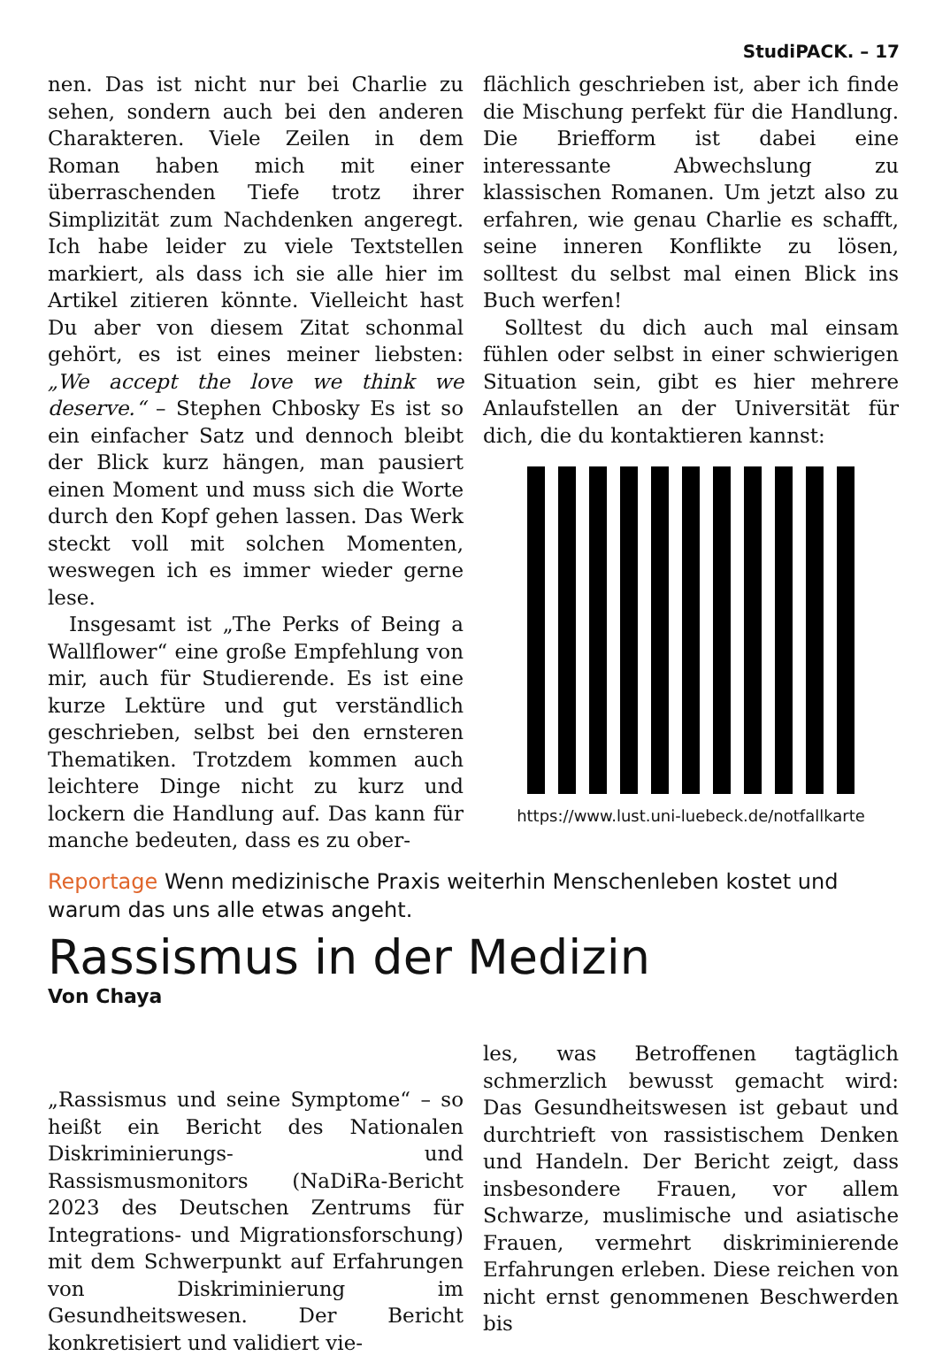StudiPACK. – 17
nen. Das ist nicht nur bei Charlie zu sehen, sondern auch bei den anderen Charakteren. Viele Zeilen in dem Roman haben mich mit einer überraschenden Tiefe trotz ihrer Simplizität zum Nachdenken angeregt. Ich habe leider zu viele Textstellen markiert, als dass ich sie alle hier im Artikel zitieren könnte. Vielleicht hast Du aber von diesem Zitat schonmal gehört, es ist eines meiner liebsten: „We accept the love we think we deserve.“ – Stephen Chbosky Es ist so ein einfacher Satz und dennoch bleibt der Blick kurz hängen, man pausiert einen Moment und muss sich die Worte durch den Kopf gehen lassen. Das Werk steckt voll mit solchen Momenten, weswegen ich es immer wieder gerne lese.
Insgesamt ist „The Perks of Being a Wallflower“ eine große Empfehlung von mir, auch für Studierende. Es ist eine kurze Lektüre und gut verständlich geschrieben, selbst bei den ernsteren Thematiken. Trotzdem kommen auch leichtere Dinge nicht zu kurz und lockern die Handlung auf. Das kann für manche bedeuten, dass es zu ober-
flächlich geschrieben ist, aber ich finde die Mischung perfekt für die Handlung. Die Briefform ist dabei eine interessante Abwechslung zu klassischen Romanen. Um jetzt also zu erfahren, wie genau Charlie es schafft, seine inneren Konflikte zu lösen, solltest du selbst mal einen Blick ins Buch werfen!
Solltest du dich auch mal einsam fühlen oder selbst in einer schwierigen Situation sein, gibt es hier mehrere Anlaufstellen an der Universität für dich, die du kontaktieren kannst:
https://www.lust.uni-luebeck.de/notfallkarte
Reportage Wenn medizinische Praxis weiterhin Menschenleben kostet und warum das uns alle etwas angeht.
Rassismus in der Medizin
Von Chaya
„Rassismus und seine Symptome“ – so heißt ein Bericht des Nationalen Diskriminierungs- und Rassismusmonitors (NaDiRa-Bericht 2023 des Deutschen Zentrums für Integrations- und Migrationsforschung) mit dem Schwerpunkt auf Erfahrungen von Diskriminierung im Gesundheitswesen. Der Bericht konkretisiert und validiert vie-
les, was Betroffenen tagtäglich schmerzlich bewusst gemacht wird: Das Gesundheitswesen ist gebaut und durchtrieft von rassistischem Denken und Handeln. Der Bericht zeigt, dass insbesondere Frauen, vor allem Schwarze, muslimische und asiatische Frauen, vermehrt diskriminierende Erfahrungen erleben. Diese reichen von nicht ernst genommenen Beschwerden bis